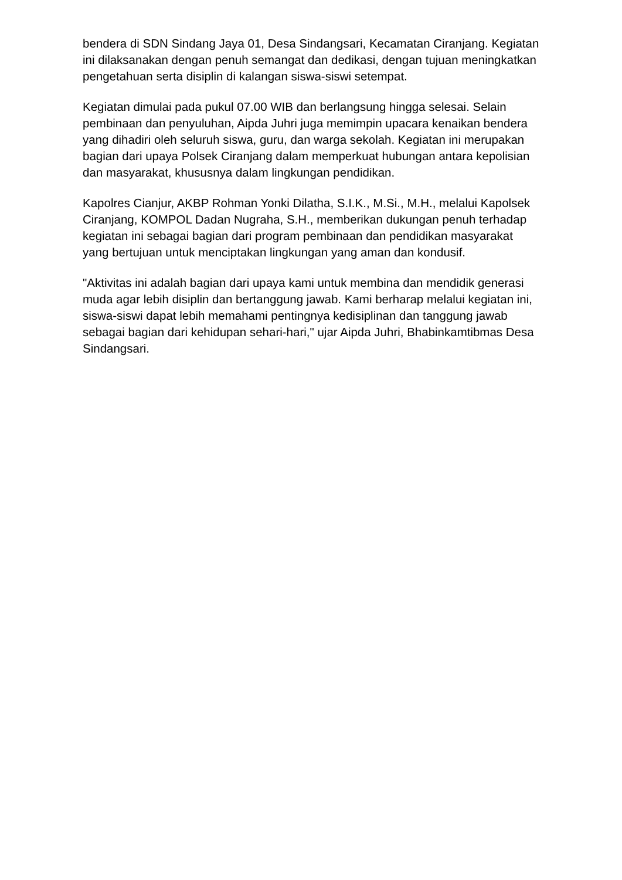bendera di SDN Sindang Jaya 01, Desa Sindangsari, Kecamatan Ciranjang. Kegiatan ini dilaksanakan dengan penuh semangat dan dedikasi, dengan tujuan meningkatkan pengetahuan serta disiplin di kalangan siswa-siswi setempat.
Kegiatan dimulai pada pukul 07.00 WIB dan berlangsung hingga selesai. Selain pembinaan dan penyuluhan, Aipda Juhri juga memimpin upacara kenaikan bendera yang dihadiri oleh seluruh siswa, guru, dan warga sekolah. Kegiatan ini merupakan bagian dari upaya Polsek Ciranjang dalam memperkuat hubungan antara kepolisian dan masyarakat, khususnya dalam lingkungan pendidikan.
Kapolres Cianjur, AKBP Rohman Yonki Dilatha, S.I.K., M.Si., M.H., melalui Kapolsek Ciranjang, KOMPOL Dadan Nugraha, S.H., memberikan dukungan penuh terhadap kegiatan ini sebagai bagian dari program pembinaan dan pendidikan masyarakat yang bertujuan untuk menciptakan lingkungan yang aman dan kondusif.
"Aktivitas ini adalah bagian dari upaya kami untuk membina dan mendidik generasi muda agar lebih disiplin dan bertanggung jawab. Kami berharap melalui kegiatan ini, siswa-siswi dapat lebih memahami pentingnya kedisiplinan dan tanggung jawab sebagai bagian dari kehidupan sehari-hari," ujar Aipda Juhri, Bhabinkamtibmas Desa Sindangsari.